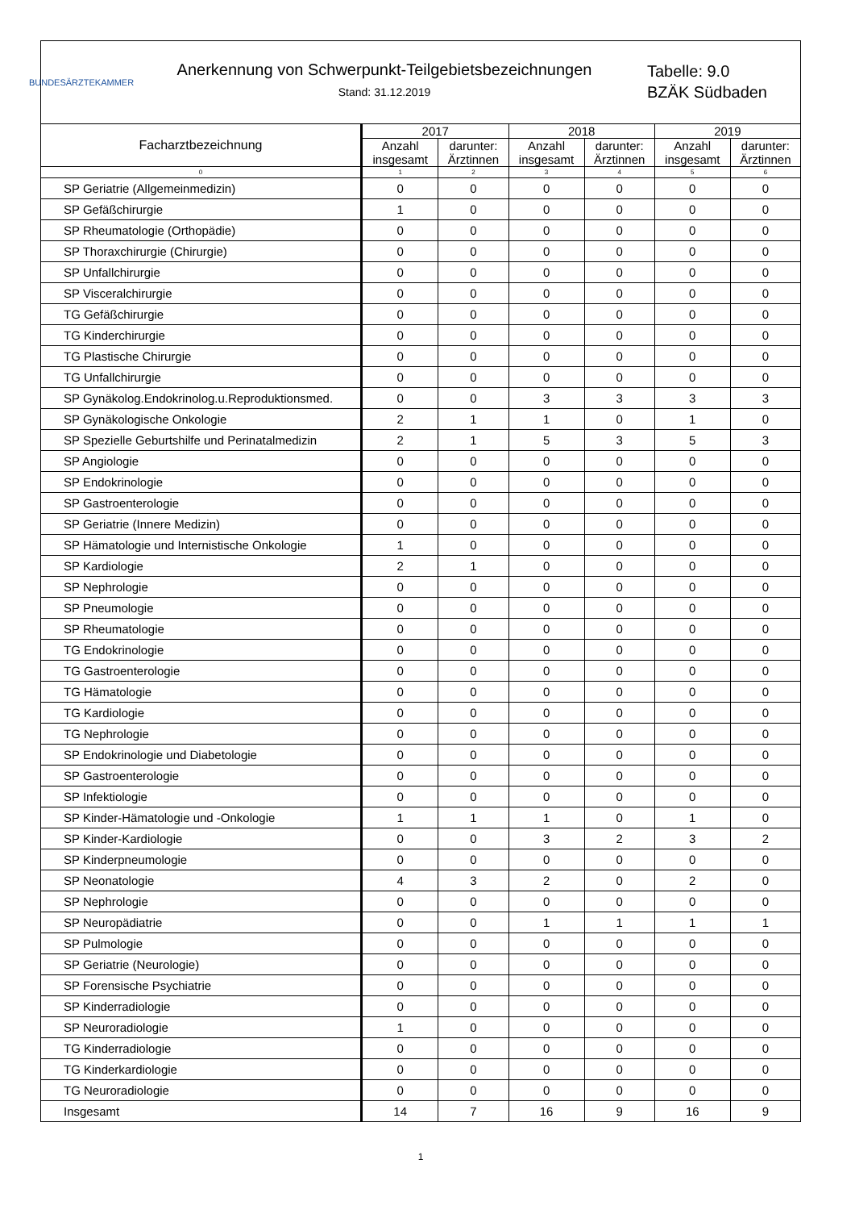BUNDESÄRZTEKAMMER
Anerkennung von Schwerpunkt-Teilgebietsbezeichnungen
Stand: 31.12.2019
Tabelle: 9.0
BZÄK Südbaden
| Facharztbezeichnung | 2017 | | 2018 | | 2019 | |
| --- | --- | --- | --- | --- | --- | --- |
| | Anzahl insgesamt | darunter: Ärztinnen | Anzahl insgesamt | darunter: Ärztinnen | Anzahl insgesamt | darunter: Ärztinnen |
| 0 | 1 | 2 | 3 | 4 | 5 | 6 |
| SP Geriatrie (Allgemeinmedizin) | 0 | 0 | 0 | 0 | 0 | 0 |
| SP Gefäßchirurgie | 1 | 0 | 0 | 0 | 0 | 0 |
| SP Rheumatologie (Orthopädie) | 0 | 0 | 0 | 0 | 0 | 0 |
| SP Thoraxchirurgie (Chirurgie) | 0 | 0 | 0 | 0 | 0 | 0 |
| SP Unfallchirurgie | 0 | 0 | 0 | 0 | 0 | 0 |
| SP Visceralchirurgie | 0 | 0 | 0 | 0 | 0 | 0 |
| TG Gefäßchirurgie | 0 | 0 | 0 | 0 | 0 | 0 |
| TG Kinderchirurgie | 0 | 0 | 0 | 0 | 0 | 0 |
| TG Plastische Chirurgie | 0 | 0 | 0 | 0 | 0 | 0 |
| TG Unfallchirurgie | 0 | 0 | 0 | 0 | 0 | 0 |
| SP Gynäkolog.Endokrinolog.u.Reproduktionsmed. | 0 | 0 | 3 | 3 | 3 | 3 |
| SP Gynäkologische Onkologie | 2 | 1 | 1 | 0 | 1 | 0 |
| SP Spezielle Geburtshilfe und Perinatalmedizin | 2 | 1 | 5 | 3 | 5 | 3 |
| SP Angiologie | 0 | 0 | 0 | 0 | 0 | 0 |
| SP Endokrinologie | 0 | 0 | 0 | 0 | 0 | 0 |
| SP Gastroenterologie | 0 | 0 | 0 | 0 | 0 | 0 |
| SP Geriatrie (Innere Medizin) | 0 | 0 | 0 | 0 | 0 | 0 |
| SP Hämatologie und Internistische Onkologie | 1 | 0 | 0 | 0 | 0 | 0 |
| SP Kardiologie | 2 | 1 | 0 | 0 | 0 | 0 |
| SP Nephrologie | 0 | 0 | 0 | 0 | 0 | 0 |
| SP Pneumologie | 0 | 0 | 0 | 0 | 0 | 0 |
| SP Rheumatologie | 0 | 0 | 0 | 0 | 0 | 0 |
| TG Endokrinologie | 0 | 0 | 0 | 0 | 0 | 0 |
| TG Gastroenterologie | 0 | 0 | 0 | 0 | 0 | 0 |
| TG Hämatologie | 0 | 0 | 0 | 0 | 0 | 0 |
| TG Kardiologie | 0 | 0 | 0 | 0 | 0 | 0 |
| TG Nephrologie | 0 | 0 | 0 | 0 | 0 | 0 |
| SP Endokrinologie und Diabetologie | 0 | 0 | 0 | 0 | 0 | 0 |
| SP Gastroenterologie | 0 | 0 | 0 | 0 | 0 | 0 |
| SP Infektiologie | 0 | 0 | 0 | 0 | 0 | 0 |
| SP Kinder-Hämatologie und -Onkologie | 1 | 1 | 1 | 0 | 1 | 0 |
| SP Kinder-Kardiologie | 0 | 0 | 3 | 2 | 3 | 2 |
| SP Kinderpneumologie | 0 | 0 | 0 | 0 | 0 | 0 |
| SP Neonatologie | 4 | 3 | 2 | 0 | 2 | 0 |
| SP Nephrologie | 0 | 0 | 0 | 0 | 0 | 0 |
| SP Neuropädiatrie | 0 | 0 | 1 | 1 | 1 | 1 |
| SP Pulmologie | 0 | 0 | 0 | 0 | 0 | 0 |
| SP Geriatrie (Neurologie) | 0 | 0 | 0 | 0 | 0 | 0 |
| SP Forensische Psychiatrie | 0 | 0 | 0 | 0 | 0 | 0 |
| SP Kinderradiologie | 0 | 0 | 0 | 0 | 0 | 0 |
| SP Neuroradiologie | 1 | 0 | 0 | 0 | 0 | 0 |
| TG Kinderradiologie | 0 | 0 | 0 | 0 | 0 | 0 |
| TG Kinderkardiologie | 0 | 0 | 0 | 0 | 0 | 0 |
| TG Neuroradiologie | 0 | 0 | 0 | 0 | 0 | 0 |
| Insgesamt | 14 | 7 | 16 | 9 | 16 | 9 |
1